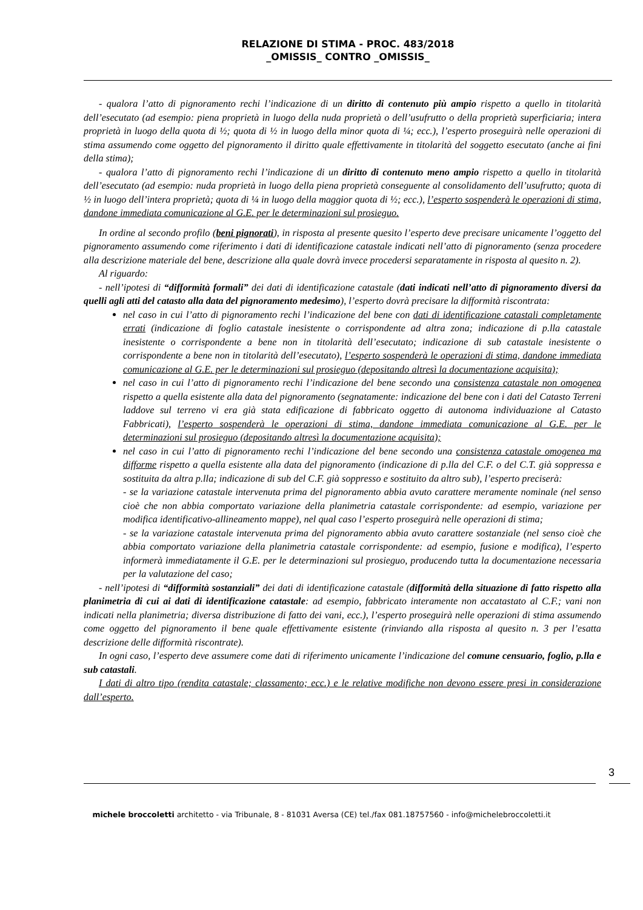RELAZIONE DI STIMA - PROC. 483/2018
_OMISSIS_ CONTRO _OMISSIS_
- qualora l’atto di pignoramento rechi l’indicazione di un diritto di contenuto più ampio rispetto a quello in titolarità dell’esecutato (ad esempio: piena proprietà in luogo della nuda proprietà o dell’usufrutto o della proprietà superficiaria; intera proprietà in luogo della quota di ½; quota di ½ in luogo della minor quota di ¼; ecc.), l’esperto proseguirà nelle operazioni di stima assumendo come oggetto del pignoramento il diritto quale effettivamente in titolarità del soggetto esecutato (anche ai fini della stima);
- qualora l’atto di pignoramento rechi l’indicazione di un diritto di contenuto meno ampio rispetto a quello in titolarità dell’esecutato (ad esempio: nuda proprietà in luogo della piena proprietà conseguente al consolidamento dell’usufrutto; quota di ½ in luogo dell’intera proprietà; quota di ¼ in luogo della maggior quota di ½; ecc.), l’esperto sospenderà le operazioni di stima, dandone immediata comunicazione al G.E. per le determinazioni sul prosieguo.
In ordine al secondo profilo (beni pignorati), in risposta al presente quesito l’esperto deve precisare unicamente l’oggetto del pignoramento assumendo come riferimento i dati di identificazione catastale indicati nell’atto di pignoramento (senza procedere alla descrizione materiale del bene, descrizione alla quale dovrà invece procedersi separatamente in risposta al quesito n. 2).
Al riguardo:
- nell’ipotesi di “difformità formali” dei dati di identificazione catastale (dati indicati nell’atto di pignoramento diversi da quelli agli atti del catasto alla data del pignoramento medesimo), l’esperto dovrà precisare la difformità riscontrata:
nel caso in cui l’atto di pignoramento rechi l’indicazione del bene con dati di identificazione catastali completamente errati (indicazione di foglio catastale inesistente o corrispondente ad altra zona; indicazione di p.lla catastale inesistente o corrispondente a bene non in titolarità dell’esecutato; indicazione di sub catastale inesistente o corrispondente a bene non in titolarità dell’esecutato), l’esperto sospenderà le operazioni di stima, dandone immediata comunicazione al G.E. per le determinazioni sul prosieguo (depositando altresì la documentazione acquisita);
nel caso in cui l’atto di pignoramento rechi l’indicazione del bene secondo una consistenza catastale non omogenea rispetto a quella esistente alla data del pignoramento (segnatamente: indicazione del bene con i dati del Catasto Terreni laddove sul terreno vi era già stata edificazione di fabbricato oggetto di autonoma individuazione al Catasto Fabbricati), l’esperto sospenderà le operazioni di stima, dandone immediata comunicazione al G.E. per le determinazioni sul prosieguo (depositando altresì la documentazione acquisita);
nel caso in cui l’atto di pignoramento rechi l’indicazione del bene secondo una consistenza catastale omogenea ma difforme rispetto a quella esistente alla data del pignoramento (indicazione di p.lla del C.F. o del C.T. già soppressa e sostituita da altra p.lla; indicazione di sub del C.F. già soppresso e sostituito da altro sub), l’esperto preciserà:
- se la variazione catastale intervenuta prima del pignoramento abbia avuto carattere meramente nominale (nel senso cioè che non abbia comportato variazione della planimetria catastale corrispondente: ad esempio, variazione per modifica identificativo-allineamento mappe), nel qual caso l’esperto proseguirà nelle operazioni di stima;
- se la variazione catastale intervenuta prima del pignoramento abbia avuto carattere sostanziale (nel senso cioè che abbia comportato variazione della planimetria catastale corrispondente: ad esempio, fusione e modifica), l’esperto informerà immediatamente il G.E. per le determinazioni sul prosieguo, producendo tutta la documentazione necessaria per la valutazione del caso;
- nell’ipotesi di “difformità sostanziali” dei dati di identificazione catastale (difformità della situazione di fatto rispetto alla planimetria di cui ai dati di identificazione catastale: ad esempio, fabbricato interamente non accatastato al C.F.; vani non indicati nella planimetria; diversa distribuzione di fatto dei vani, ecc.), l’esperto proseguirà nelle operazioni di stima assumendo come oggetto del pignoramento il bene quale effettivamente esistente (rinviando alla risposta al quesito n. 3 per l’esatta descrizione delle difformità riscontrate).
In ogni caso, l’esperto deve assumere come dati di riferimento unicamente l’indicazione del comune censuario, foglio, p.lla e sub catastali.
I dati di altro tipo (rendita catastale; classamento; ecc.) e le relative modifiche non devono essere presi in considerazione dall’esperto.
3
michele broccoletti architetto - via Tribunale, 8 - 81031 Aversa (CE) tel./fax 081.18757560 - info@michelebroccoletti.it